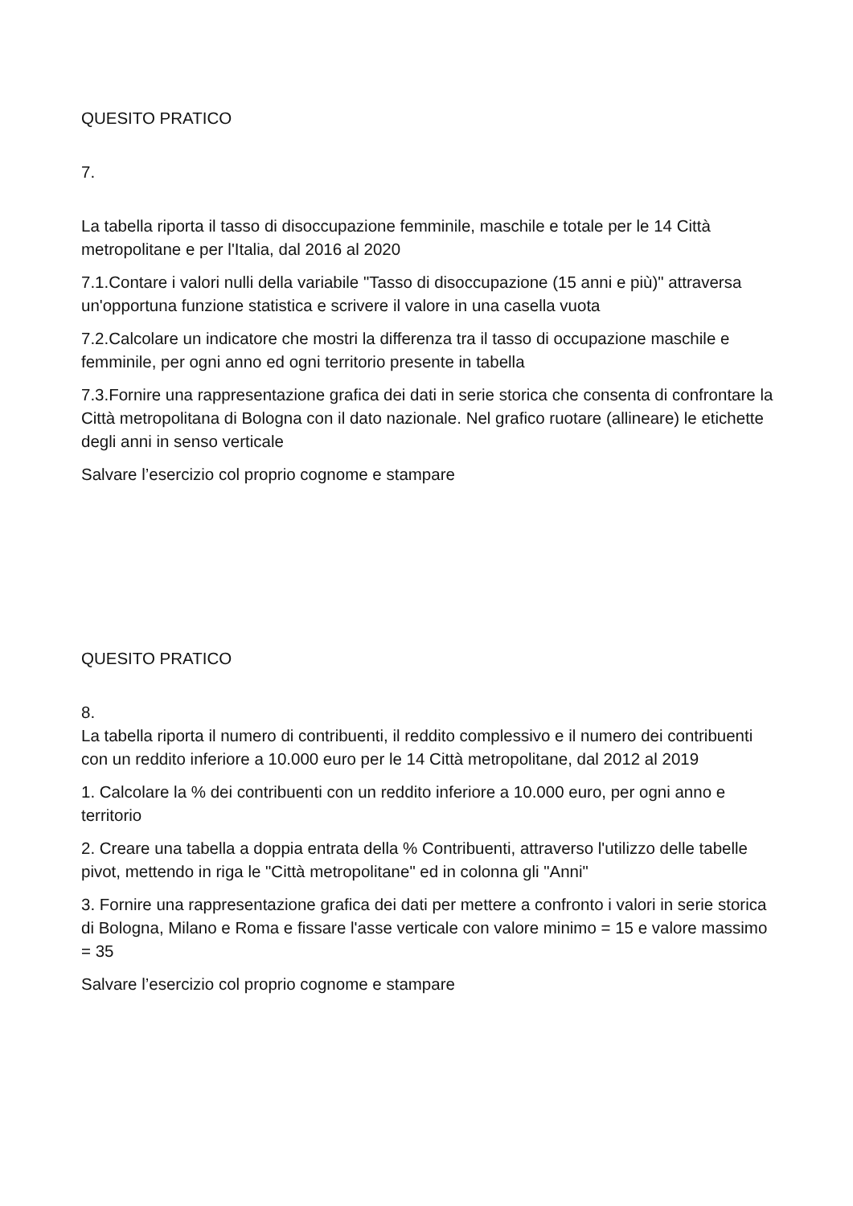QUESITO PRATICO
7.
La tabella riporta il tasso di disoccupazione femminile, maschile e totale per le 14 Città metropolitane e per l'Italia, dal 2016 al 2020
7.1.Contare i valori nulli della variabile "Tasso di disoccupazione (15 anni e più)" attraversa un'opportuna funzione statistica e scrivere il valore in una casella vuota
7.2.Calcolare un indicatore che mostri la differenza tra il tasso di occupazione maschile e femminile, per ogni anno ed ogni territorio presente in tabella
7.3.Fornire una rappresentazione grafica dei dati in serie storica che consenta di confrontare la Città metropolitana di Bologna con il dato nazionale. Nel grafico ruotare (allineare) le etichette degli anni in senso verticale
Salvare l’esercizio col proprio cognome e stampare
QUESITO PRATICO
8.
La tabella riporta il numero di contribuenti, il reddito complessivo e il numero dei contribuenti con un reddito inferiore a 10.000 euro per le 14 Città metropolitane, dal 2012 al 2019
1. Calcolare la % dei contribuenti con un reddito inferiore a 10.000 euro, per ogni anno e territorio
2. Creare una tabella a doppia entrata della % Contribuenti, attraverso l'utilizzo delle tabelle pivot, mettendo in riga le "Città metropolitane" ed in colonna gli "Anni"
3. Fornire una rappresentazione grafica dei dati per mettere a confronto i valori in serie storica di Bologna, Milano e Roma e fissare l'asse verticale con valore minimo = 15 e valore massimo = 35
Salvare l’esercizio col proprio cognome e stampare